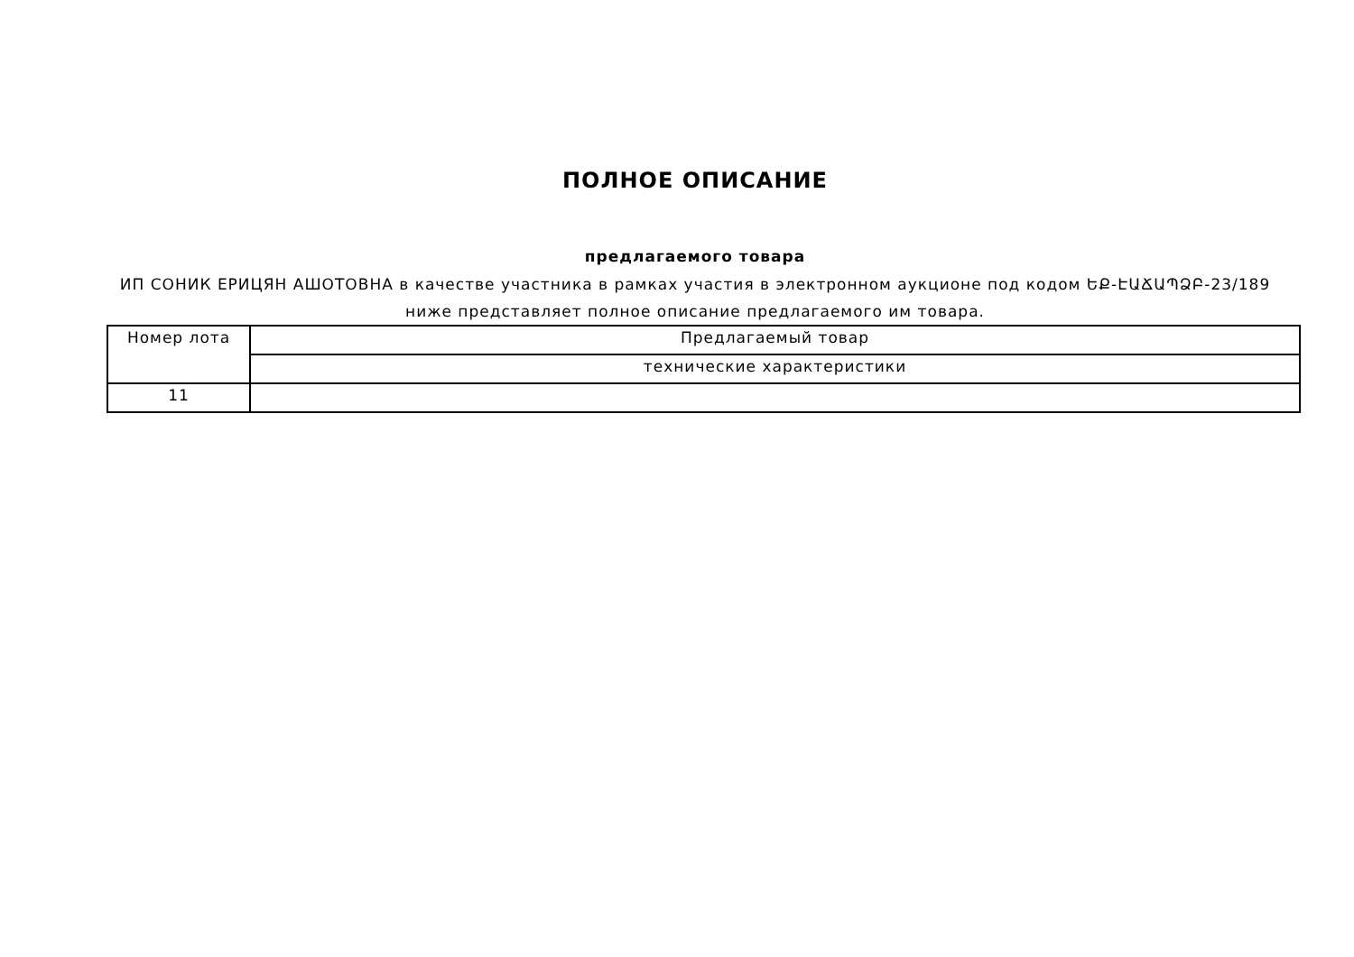ПОЛНОЕ ОПИСАНИЕ
предлагаемого товара
ИП СОНИК ЕРИЦЯН АШОТОВНА в качестве участника в рамках участия в электронном аукционе под кодом ԵՔ-ԷԱՃԱՊՁԲ-23/189
ниже представляет полное описание предлагаемого им товара.
| Номер лота | Предлагаемый товар |
| | технические характеристики |
| 11 | |